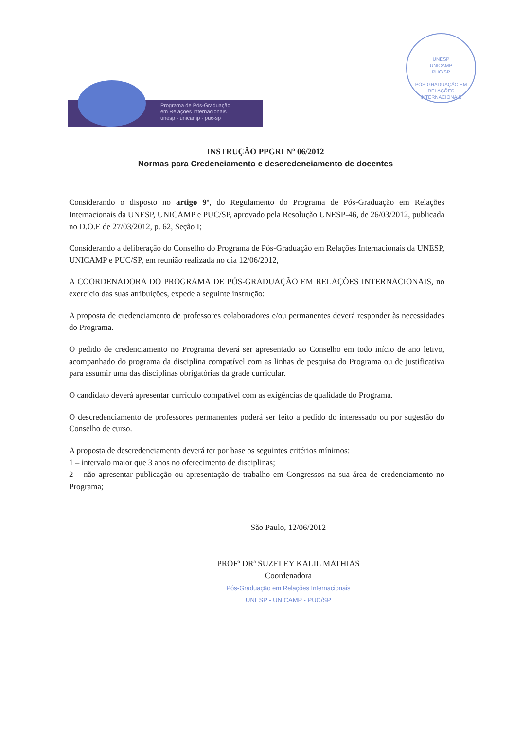UNESP
UNICAMP
PUC/SP
PÓS-GRADUAÇÃO EM RELAÇÕES INTERNACIONAIS
Programa de Pós-Graduação
em Relações Internacionais
unesp - unicamp - puc-sp
INSTRUÇÃO PPGRI Nº 06/2012
Normas para Credenciamento e descredenciamento de docentes
Considerando o disposto no artigo 9º, do Regulamento do Programa de Pós-Graduação em Relações Internacionais da UNESP, UNICAMP e PUC/SP, aprovado pela Resolução UNESP-46, de 26/03/2012, publicada no D.O.E de 27/03/2012, p. 62, Seção I;
Considerando a deliberação do Conselho do Programa de Pós-Graduação em Relações Internacionais da UNESP, UNICAMP e PUC/SP, em reunião realizada no dia 12/06/2012,
A COORDENADORA DO PROGRAMA DE PÓS-GRADUAÇÃO EM RELAÇÕES INTERNACIONAIS, no exercício das suas atribuições, expede a seguinte instrução:
A proposta de credenciamento de professores colaboradores e/ou permanentes deverá responder às necessidades do Programa.
O pedido de credenciamento no Programa deverá ser apresentado ao Conselho em todo início de ano letivo, acompanhado do programa da disciplina compatível com as linhas de pesquisa do Programa ou de justificativa para assumir uma das disciplinas obrigatórias da grade curricular.
O candidato deverá apresentar currículo compatível com as exigências de qualidade do Programa.
O descredenciamento de professores permanentes poderá ser feito a pedido do interessado ou por sugestão do Conselho de curso.
A proposta de descredenciamento deverá ter por base os seguintes critérios mínimos:
1 – intervalo maior que 3 anos no oferecimento de disciplinas;
2 – não apresentar publicação ou apresentação de trabalho em Congressos na sua área de credenciamento no Programa;
São Paulo, 12/06/2012
PROFª DRª SUZELEY KALIL MATHIAS
Coordenadora
Pós-Graduação em Relações Internacionais
UNESP - UNICAMP - PUC/SP